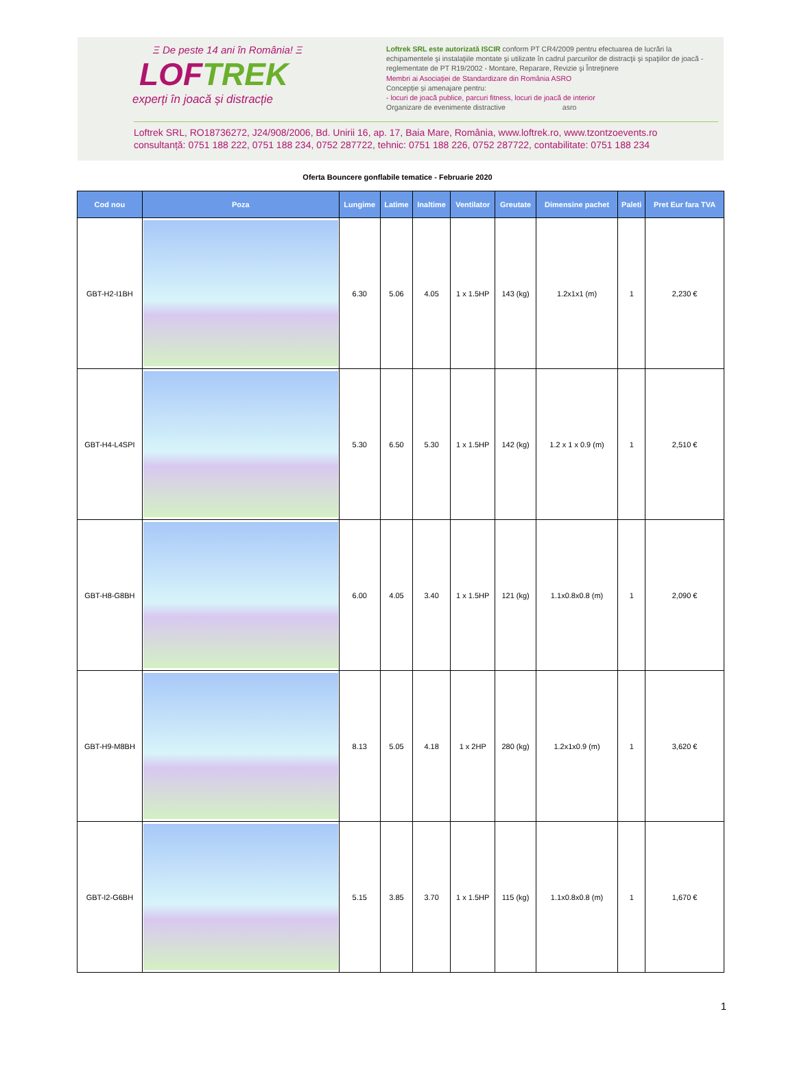Ξ De peste 14 ani în România! Ξ
LOFTREK
experți în joacă și distracție
Loftrek SRL este autorizată ISCIR conform PT CR4/2009 pentru efectuarea de lucrări la echipamentele şi instalaţiile montate şi utilizate în cadrul parcurilor de distracţii şi spaţiilor de joacă - reglementate de PT R19/2002 - Montare, Reparare, Revizie şi Întreţinere
Membri ai Asociației de Standardizare din România ASRO
Concepție și amenajare pentru:
- locuri de joacă publice, parcuri fitness, locuri de joacă de interior
Organizare de evenimente distractive asro
Loftrek SRL, RO18736272, J24/908/2006, Bd. Unirii 16, ap. 17, Baia Mare, România, www.loftrek.ro, www.tzontzoevents.ro
consultanță: 0751 188 222, 0751 188 234, 0752 287722, tehnic: 0751 188 226, 0752 287722, contabilitate: 0751 188 234
Oferta Bouncere gonflabile tematice - Februarie 2020
| Cod nou | Poza | Lungime | Latime | Inaltime | Ventilator | Greutate | Dimensine pachet | Paleti | Pret Eur fara TVA |
| --- | --- | --- | --- | --- | --- | --- | --- | --- | --- |
| GBT-H2-I1BH | | 6.30 | 5.06 | 4.05 | 1 x 1.5HP | 143 (kg) | 1.2x1x1 (m) | 1 | 2,230 € |
| GBT-H4-L4SPI | | 5.30 | 6.50 | 5.30 | 1 x 1.5HP | 142 (kg) | 1.2 x 1 x 0.9 (m) | 1 | 2,510 € |
| GBT-H8-G8BH | | 6.00 | 4.05 | 3.40 | 1 x 1.5HP | 121 (kg) | 1.1x0.8x0.8 (m) | 1 | 2,090 € |
| GBT-H9-M8BH | | 8.13 | 5.05 | 4.18 | 1 x 2HP | 280 (kg) | 1.2x1x0.9 (m) | 1 | 3,620 € |
| GBT-I2-G6BH | | 5.15 | 3.85 | 3.70 | 1 x 1.5HP | 115 (kg) | 1.1x0.8x0.8 (m) | 1 | 1,670 € |
1